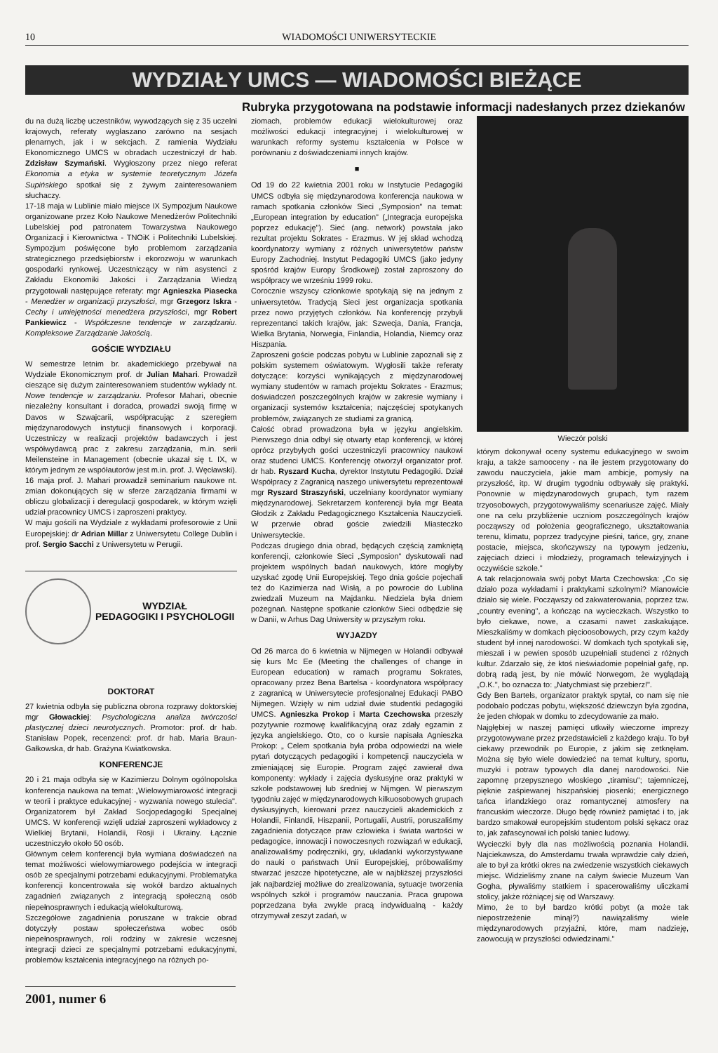10 WIADOMOŚCI UNIWERSYTECKIE
WYDZIAŁY UMCS — WIADOMOŚCI BIEŻĄCE
Rubryka przygotowana na podstawie informacji nadesłanych przez dziekanów
du na dużą liczbę uczestników, wywodzących się z 35 uczelni krajowych, referaty wygłaszano zarówno na sesjach plenarnych, jak i w sekcjach. Z ramienia Wydziału Ekonomicznego UMCS w obradach uczestniczył dr hab. Zdzisław Szymański. Wygłoszony przez niego referat Ekonomia a etyka w systemie teoretycznym Józefa Supińskiego spotkał się z żywym zainteresowaniem słuchaczy.
17-18 maja w Lublinie miało miejsce IX Sympozjum Naukowe organizowane przez Koło Naukowe Menedżerów Politechniki Lubelskiej pod patronatem Towarzystwa Naukowego Organizacji i Kierownictwa - TNOiK i Politechniki Lubelskiej. Sympozjum poświęcone było problemom zarządzania strategicznego przedsiębiorstw i ekorozwoju w warunkach gospodarki rynkowej. Uczestniczący w nim asystenci z Zakładu Ekonomiki Jakości i Zarządzania Wiedzą przygotowali następujące referaty: mgr Agnieszka Piasecka - Menedżer w organizacji przyszłości, mgr Grzegorz Iskra - Cechy i umiejętności menedżera przyszłości, mgr Robert Pankiewicz - Współczesne tendencje w zarządzaniu. Kompleksowe Zarządzanie Jakością.
GOŚCIE WYDZIAŁU
W semestrze letnim br. akademickiego przebywał na Wydziale Ekonomicznym prof. dr Julian Mahari. Prowadził cieszące się dużym zainteresowaniem studentów wykłady nt. Nowe tendencje w zarządzaniu. Profesor Mahari, obecnie niezależny konsultant i doradca, prowadzi swoją firmę w Davos w Szwajcarii, współpracując z szeregiem międzynarodowych instytucji finansowych i korporacji. Uczestniczy w realizacji projektów badawczych i jest współwydawcą prac z zakresu zarządzania, m.in. serii Meilensteine in Management (obecnie ukazał się t. IX, w którym jednym ze współautorów jest m.in. prof. J. Węcławski). 16 maja prof. J. Mahari prowadził seminarium naukowe nt. zmian dokonujących się w sferze zarządzania firmami w obliczu globalizacji i deregulacji gospodarek, w którym wzięli udział pracownicy UMCS i zaproszeni praktycy.
W maju gościli na Wydziale z wykładami profesorowie z Unii Europejskiej: dr Adrian Millar z Uniwersytetu College Dublin i prof. Sergio Sacchi z Uniwersytetu w Perugii.
WYDZIAŁ
PEDAGOGIKI I PSYCHOLOGII
DOKTORAT
27 kwietnia odbyła się publiczna obrona rozprawy doktorskiej mgr Głowackiej: Psychologiczna analiza twórczości plastycznej dzieci neurotycznych. Promotor: prof. dr hab. Stanisław Popek, recenzenci: prof. dr hab. Maria Braun-Gałkowska, dr hab. Grażyna Kwiatkowska.
KONFERENCJE
20 i 21 maja odbyła się w Kazimierzu Dolnym ogólnopolska konferencja naukowa na temat: „Wielowymiarowość integracji w teorii i praktyce edukacyjnej - wyzwania nowego stulecia". Organizatorem był Zakład Socjopedagogiki Specjalnej UMCS. W konferencji wzięli udział zaproszeni wykładowcy z Wielkiej Brytanii, Holandii, Rosji i Ukrainy. Łącznie uczestniczyło około 50 osób.
Głównym celem konferencji była wymiana doświadczeń na temat możliwości wielowymiarowego podejścia w integracji osób ze specjalnymi potrzebami edukacyjnymi. Problematyka konferencji koncentrowała się wokół bardzo aktualnych zagadnień związanych z integracją społeczną osób niepełnosprawnych i edukacją wielokulturową.
Szczegółowe zagadnienia poruszane w trakcie obrad dotyczyły postaw społeczeństwa wobec osób niepełnosprawnych, roli rodziny w zakresie wczesnej integracji dzieci ze specjalnymi potrzebami edukacyjnymi, problemów kształcenia integracyjnego na różnych po-
ziomach, problemów edukacji wielokulturowej oraz możliwości edukacji integracyjnej i wielokulturowej w warunkach reformy systemu kształcenia w Polsce w porównaniu z doświadczeniami innych krajów.
■
Od 19 do 22 kwietnia 2001 roku w Instytucie Pedagogiki UMCS odbyła się międzynarodowa konferencja naukowa w ramach spotkania członków Sieci „Symposion" na temat: „European integration by education" („Integracja europejska poprzez edukację"). Sieć (ang. network) powstała jako rezultat projektu Sokrates - Erazmus. W jej skład wchodzą koordynatorzy wymiany z różnych uniwersytetów państw Europy Zachodniej. Instytut Pedagogiki UMCS (jako jedyny spośród krajów Europy Środkowej) został zaproszony do współpracy we wrześniu 1999 roku.
Corocznie wszyscy członkowie spotykają się na jednym z uniwersytetów. Tradycją Sieci jest organizacja spotkania przez nowo przyjętych członków. Na konferencję przybyli reprezentanci takich krajów, jak: Szwecja, Dania, Francja, Wielka Brytania, Norwegia, Finlandia, Holandia, Niemcy oraz Hiszpania.
Zaproszeni goście podczas pobytu w Lublinie zapoznali się z polskim systemem oświatowym. Wygłosili także referaty dotyczące: korzyści wynikających z międzynarodowej wymiany studentów w ramach projektu Sokrates - Erazmus; doświadczeń poszczególnych krajów w zakresie wymiany i organizacji systemów kształcenia; najczęściej spotykanych problemów, związanych ze studiami za granicą.
Całość obrad prowadzona była w języku angielskim. Pierwszego dnia odbył się otwarty etap konferencji, w której oprócz przybyłych gości uczestniczyli pracownicy naukowi oraz studenci UMCS. Konferencję otworzył organizator prof. dr hab. Ryszard Kucha, dyrektor Instytutu Pedagogiki. Dział Współpracy z Zagranicą naszego uniwersytetu reprezentował mgr Ryszard Straszyński, uczelniany koordynator wymiany międzynarodowej. Sekretarzem konferencji była mgr Beata Głodzik z Zakładu Pedagogicznego Kształcenia Nauczycieli. W przerwie obrad goście zwiedzili Miasteczko Uniwersyteckie.
Podczas drugiego dnia obrad, będących częścią zamkniętą konferencji, członkowie Sieci „Symposion" dyskutowali nad projektem wspólnych badań naukowych, które mogłyby uzyskać zgodę Unii Europejskiej. Tego dnia goście pojechali też do Kazimierza nad Wisłą, a po powrocie do Lublina zwiedzali Muzeum na Majdanku. Niedziela była dniem pożegnań. Następne spotkanie członków Sieci odbędzie się w Danii, w Arhus Dag Uniwersity w przyszłym roku.
WYJAZDY
Od 26 marca do 6 kwietnia w Nijmegen w Holandii odbywał się kurs Mc Ee (Meeting the challenges of change in European education) w ramach programu Sokrates, opracowany przez Bena Bartelsa - koordynatora współpracy z zagranicą w Uniwersytecie profesjonalnej Edukacji PABO Nijmegen. Wzięły w nim udział dwie studentki pedagogiki UMCS. Agnieszka Prokop i Marta Czechowska przeszły pozytywnie rozmowę kwalifikacyjną oraz zdały egzamin z języka angielskiego. Oto, co o kursie napisała Agnieszka Prokop: „ Celem spotkania była próba odpowiedzi na wiele pytań dotyczących pedagogiki i kompetencji nauczyciela w zmieniającej się Europie. Program zajęć zawierał dwa komponenty: wykłady i zajęcia dyskusyjne oraz praktyki w szkole podstawowej lub średniej w Nijmgen. W pierwszym tygodniu zajęć w międzynarodowych kilkuosobowych grupach dyskusyjnych, kierowani przez nauczycieli akademickich z Holandii, Finlandii, Hiszpanii, Portugalii, Austrii, poruszaliśmy zagadnienia dotyczące praw człowieka i świata wartości w pedagogice, innowacji i nowoczesnych rozwiązań w edukacji, analizowaliśmy podręczniki, gry, układanki wykorzystywane do nauki o państwach Unii Europejskiej, próbowaliśmy stwarzać jeszcze hipotetyczne, ale w najbliższej przyszłości jak najbardziej możliwe do zrealizowania, sytuacje tworzenia wspólnych szkół i programów nauczania. Praca grupowa poprzedzana była zwykle pracą indywidualną - każdy otrzymywał zeszyt zadań, w
Wieczór polski
którym dokonywał oceny systemu edukacyjnego w swoim kraju, a także samooceny - na ile jestem przygotowany do zawodu nauczyciela, jakie mam ambicje, pomysły na przyszłość, itp. W drugim tygodniu odbywały się praktyki. Ponownie w międzynarodowych grupach, tym razem trzyosobowych, przygotowywaliśmy scenariusze zajęć. Miały one na celu przybliżenie uczniom poszczególnych krajów począwszy od położenia geograficznego, ukształtowania terenu, klimatu, poprzez tradycyjne pieśni, tańce, gry, znane postacie, miejsca, skończywszy na typowym jedzeniu, zajęciach dzieci i młodzieży, programach telewizyjnych i oczywiście szkole."
A tak relacjonowała swój pobyt Marta Czechowska: „Co się działo poza wykładami i praktykami szkolnymi? Mianowicie działo się wiele. Począwszy od zakwaterowania, poprzez tzw. „country evening", a kończąc na wycieczkach. Wszystko to było ciekawe, nowe, a czasami nawet zaskakujące. Mieszkaliśmy w domkach pięcioosobowych, przy czym każdy student był innej narodowości. W domkach tych spotykali się, mieszali i w pewien sposób uzupełniali studenci z różnych kultur. Zdarzało się, że ktoś nieświadomie popełniał gafę, np. dobrą radą jest, by nie mówić Norwegom, że wyglądają „O.K.", bo oznacza to: „Natychmiast się przebierz!".
Gdy Ben Bartels, organizator praktyk spytał, co nam się nie podobało podczas pobytu, większość dziewczyn była zgodna, że jeden chłopak w domku to zdecydowanie za mało.
Najgłębiej w naszej pamięci utkwiły wieczorne imprezy przygotowywane przez przedstawicieli z każdego kraju. To był ciekawy przewodnik po Europie, z jakim się zetknęłam. Można się było wiele dowiedzieć na temat kultury, sportu, muzyki i potraw typowych dla danej narodowości. Nie zapomnę przepysznego włoskiego „tiramisu"; tajemniczej, pięknie zaśpiewanej hiszpańskiej piosenki; energicznego tańca irlandzkiego oraz romantycznej atmosfery na francuskim wieczorze. Długo będę również pamiętać i to, jak bardzo smakował europejskim studentom polski sękacz oraz to, jak zafascynował ich polski taniec ludowy.
Wycieczki były dla nas możliwością poznania Holandii. Najciekawsza, do Amsterdamu trwała wprawdzie cały dzień, ale to był za krótki okres na zwiedzenie wszystkich ciekawych miejsc. Widzieliśmy znane na całym świecie Muzeum Van Gogha, pływaliśmy statkiem i spacerowaliśmy uliczkami stolicy, jakże różniącej się od Warszawy.
Mimo, że to był bardzo krótki pobyt (a może tak niepostrzeżenie minął?) nawiązaliśmy wiele międzynarodowych przyjaźni, które, mam nadzieję, zaowocują w przyszłości odwiedzinami."
2001, numer 6